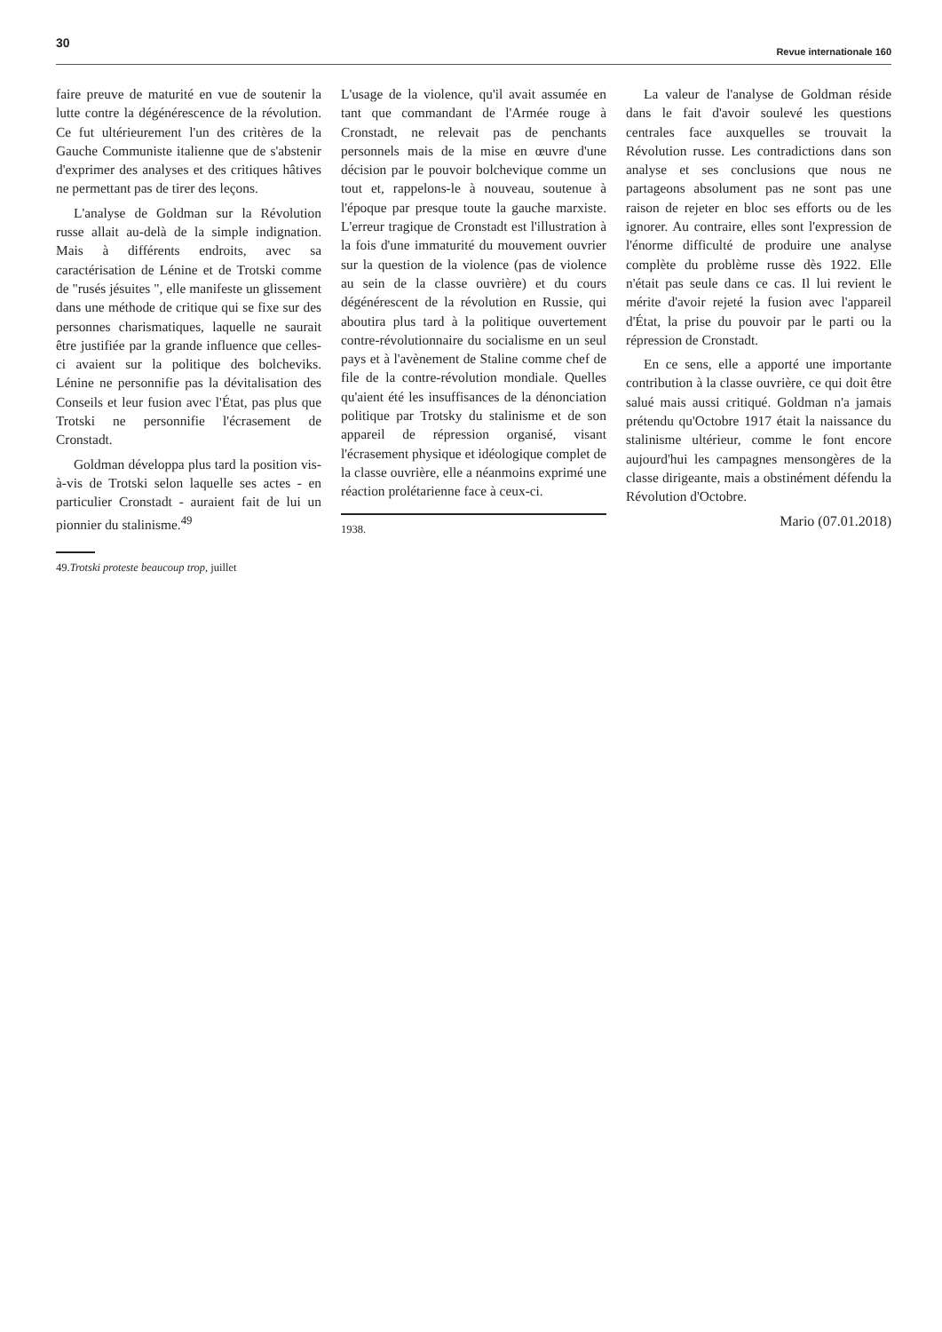30
Revue internationale 160
faire preuve de maturité en vue de soutenir la lutte contre la dégénérescence de la révolution. Ce fut ultérieurement l'un des critères de la Gauche Communiste italienne que de s'abstenir d'exprimer des analyses et des critiques hâtives ne permettant pas de tirer des leçons.
L'analyse de Goldman sur la Révolution russe allait au-delà de la simple indignation. Mais à différents endroits, avec sa caractérisation de Lénine et de Trotski comme de "rusés jésuites ", elle manifeste un glissement dans une méthode de critique qui se fixe sur des personnes charismatiques, laquelle ne saurait être justifiée par la grande influence que celles-ci avaient sur la politique des bolcheviks. Lénine ne personnifie pas la dévitalisation des Conseils et leur fusion avec l'État, pas plus que Trotski ne personnifie l'écrasement de Cronstadt.
Goldman développa plus tard la position vis-à-vis de Trotski selon laquelle ses actes - en particulier Cronstadt - auraient fait de lui un pionnier du stalinisme.<sup>49</sup>
49.Trotski proteste beaucoup trop, juillet
L'usage de la violence, qu'il avait assumée en tant que commandant de l'Armée rouge à Cronstadt, ne relevait pas de penchants personnels mais de la mise en œuvre d'une décision par le pouvoir bolchevique comme un tout et, rappelons-le à nouveau, soutenue à l'époque par presque toute la gauche marxiste. L'erreur tragique de Cronstadt est l'illustration à la fois d'une immaturité du mouvement ouvrier sur la question de la violence (pas de violence au sein de la classe ouvrière) et du cours dégénérescent de la révolution en Russie, qui aboutira plus tard à la politique ouvertement contre-révolutionnaire du socialisme en un seul pays et à l'avènement de Staline comme chef de file de la contre-révolution mondiale. Quelles qu'aient été les insuffisances de la dénonciation politique par Trotsky du stalinisme et de son appareil de répression organisé, visant l'écrasement physique et idéologique complet de la classe ouvrière, elle a néanmoins exprimé une réaction prolétarienne face à ceux-ci.
1938.
La valeur de l'analyse de Goldman réside dans le fait d'avoir soulevé les questions centrales face auxquelles se trouvait la Révolution russe. Les contradictions dans son analyse et ses conclusions que nous ne partageons absolument pas ne sont pas une raison de rejeter en bloc ses efforts ou de les ignorer. Au contraire, elles sont l'expression de l'énorme difficulté de produire une analyse complète du problème russe dès 1922. Elle n'était pas seule dans ce cas. Il lui revient le mérite d'avoir rejeté la fusion avec l'appareil d'État, la prise du pouvoir par le parti ou la répression de Cronstadt.
En ce sens, elle a apporté une importante contribution à la classe ouvrière, ce qui doit être salué mais aussi critiqué. Goldman n'a jamais prétendu qu'Octobre 1917 était la naissance du stalinisme ultérieur, comme le font encore aujourd'hui les campagnes mensongères de la classe dirigeante, mais a obstinément défendu la Révolution d'Octobre.
Mario (07.01.2018)